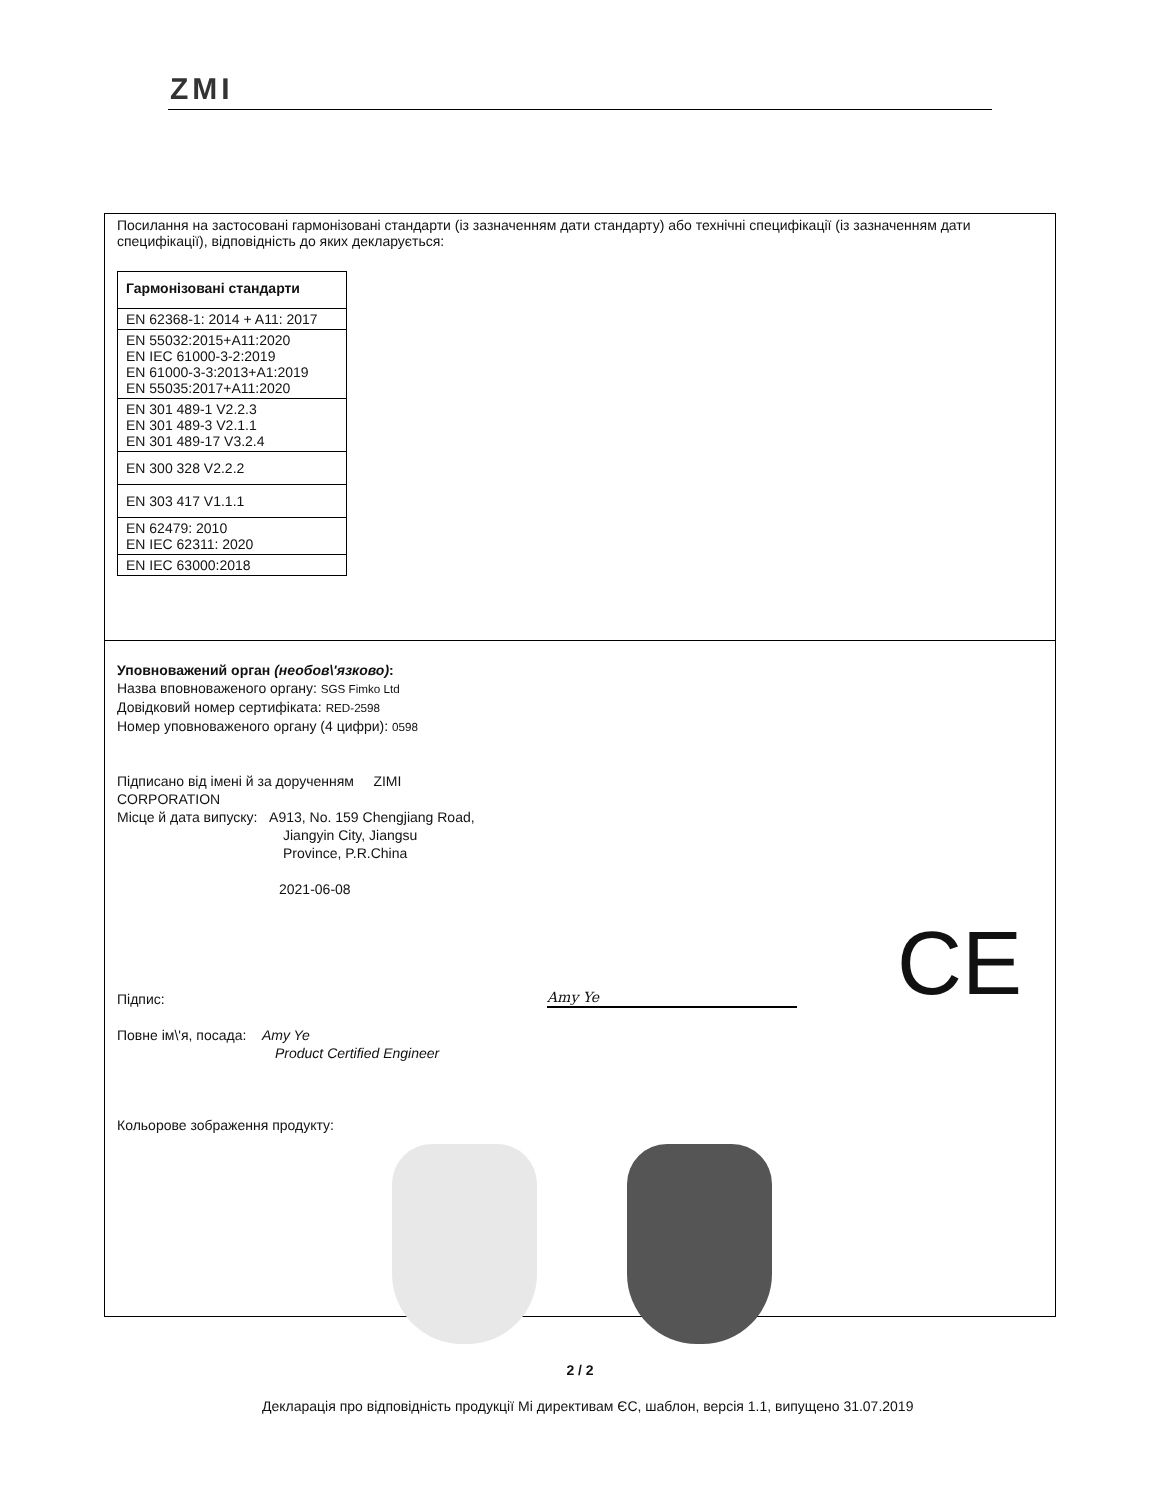ZMI
Посилання на застосовані гармонізовані стандарти (із зазначенням дати стандарту) або технічні специфікації (із зазначенням дати специфікації), відповідність до яких декларується:
| Гармонізовані стандарти |
| --- |
| EN 62368-1: 2014 + A11: 2017 |
| EN 55032:2015+A11:2020 EN IEC 61000-3-2:2019 EN 61000-3-3:2013+A1:2019 EN 55035:2017+A11:2020 |
| EN 301 489-1 V2.2.3 EN 301 489-3 V2.1.1 EN 301 489-17 V3.2.4 |
| EN 300 328 V2.2.2 |
| EN 303 417 V1.1.1 |
| EN 62479: 2010 EN IEC 62311: 2020 |
| EN IEC 63000:2018 |
Уповноважений орган (необов\'язково):
Назва вповноваженого органу: SGS Fimko Ltd
Довідковий номер сертифіката: RED-2598
Номер уповноваженого органу (4 цифри): 0598
Підписано від імені й за дорученням ZIMI
CORPORATION
Місце й дата випуску: A913, No. 159 Chengjiang Road,
Jiangyin City, Jiangsu
Province, P.R.China
2021-06-08
Підпис: Amy Ye CE
Повне ім\'я, посада: Amy Ye
Product Certified Engineer
Кольорове зображення продукту:
2 / 2
Декларація про відповідність продукції Mi директивам ЄС, шаблон, версія 1.1, випущено 31.07.2019